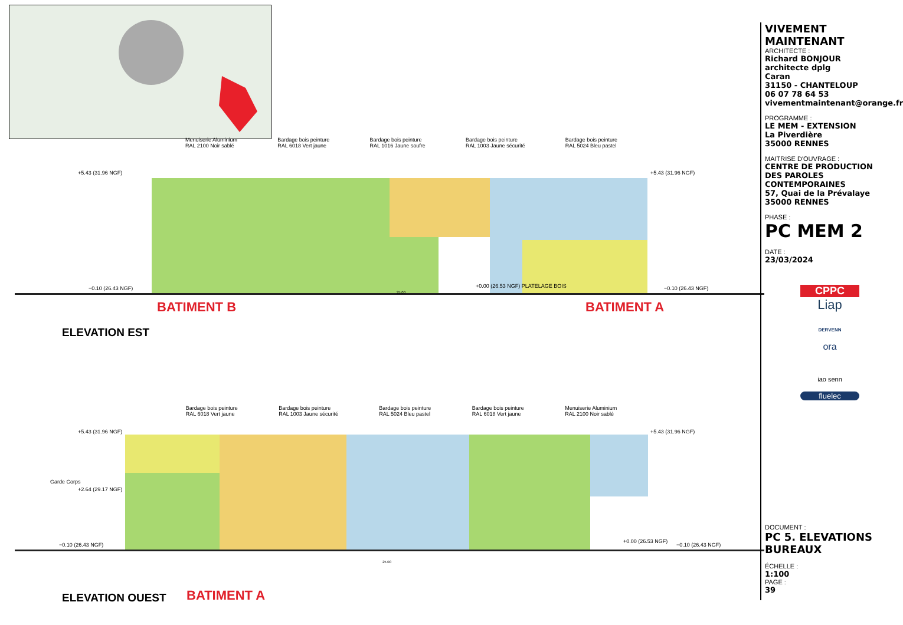Menuiserie Aluminium
RAL 2100 Noir sablé Bardage bois peinture
RAL 6018 Vert jaune Bardage bois peinture
RAL 1016 Jaune soufre Bardage bois peinture
RAL 1003 Jaune sécurité Bardage bois peinture
RAL 5024 Bleu pastel
+5.43 (31.96 NGF) +5.43 (31.96 NGF)
−0.10 (26.43 NGF) +0.00 (26.53 NGF) PLATELAGE BOIS −0.10 (26.43 NGF)
25.00
BATIMENT B BATIMENT A
ELEVATION EST
Bardage bois peinture
RAL 6018 Vert jaune Bardage bois peinture
RAL 1003 Jaune sécurité Bardage bois peinture
RAL 5024 Bleu pastel Bardage bois peinture
RAL 6018 Vert jaune Menuiserie Aluminium
RAL 2100 Noir sablé
+5.43 (31.96 NGF) +5.43 (31.96 NGF)
Garde Corps
+2.64 (29.17 NGF)
−0.10 (26.43 NGF)
+0.00 (26.53 NGF)
−0.10 (26.43 NGF)
25.00
ELEVATION OUEST BATIMENT A
VIVEMENT MAINTENANT
ARCHITECTE :
Richard BONJOUR
architecte dplg
Caran
31150 - CHANTELOUP
06 07 78 64 53
vivementmaintenant@orange.fr
PROGRAMME :
LE MEM - EXTENSION
La Piverdière
35000 RENNES
MAITRISE D'OUVRAGE :
CENTRE DE PRODUCTION DES PAROLES CONTEMPORAINES
57, Quai de la Prévalaye
35000 RENNES
PHASE :
PC MEM 2
DATE :
23/03/2024
CPPC
Liap
DERVENN
ora
iao senn
fluelec
DOCUMENT :
PC 5. ELEVATIONS BUREAUX
ÉCHELLE :
1:100
PAGE :
39